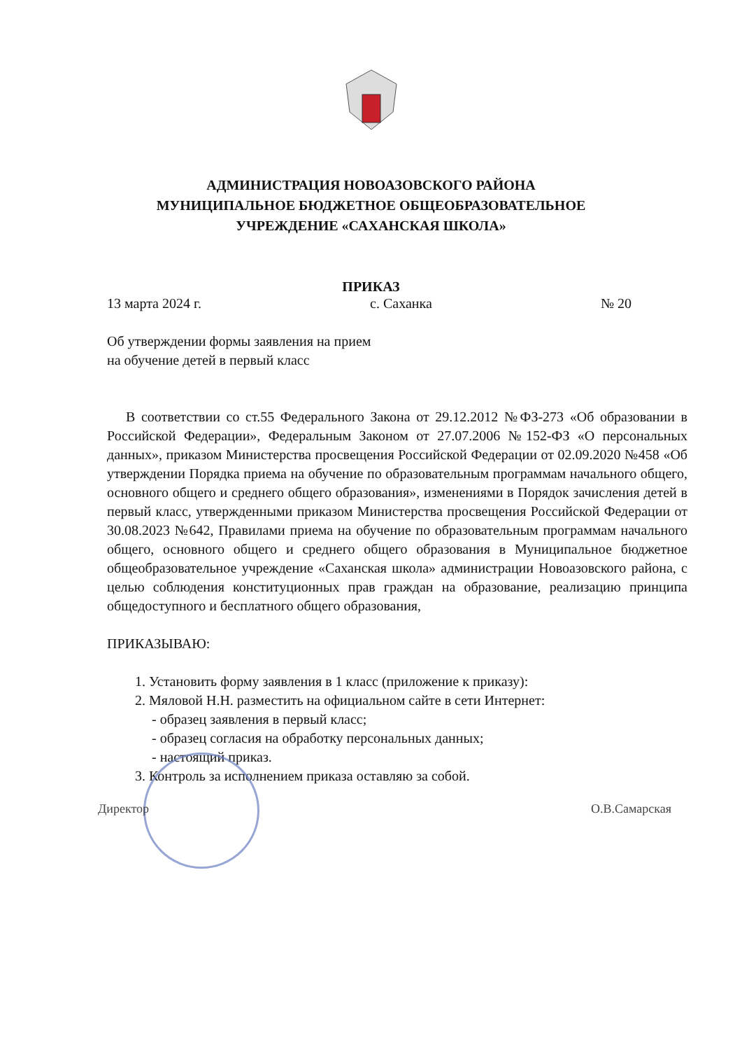АДМИНИСТРАЦИЯ НОВОАЗОВСКОГО РАЙОНА
МУНИЦИПАЛЬНОЕ БЮДЖЕТНОЕ ОБЩЕОБРАЗОВАТЕЛЬНОЕ
УЧРЕЖДЕНИЕ «САХАНСКАЯ ШКОЛА»
ПРИКАЗ
13 марта 2024 г. с. Саханка № 20
Об утверждении формы заявления на прием
на обучение детей в первый класс
В соответствии со ст.55 Федерального Закона от 29.12.2012 №ФЗ-273 «Об образовании в Российской Федерации», Федеральным Законом от 27.07.2006 №152-ФЗ «О персональных данных», приказом Министерства просвещения Российской Федерации от 02.09.2020 №458 «Об утверждении Порядка приема на обучение по образовательным программам начального общего, основного общего и среднего общего образования», изменениями в Порядок зачисления детей в первый класс, утвержденными приказом Министерства просвещения Российской Федерации от 30.08.2023 №642, Правилами приема на обучение по образовательным программам начального общего, основного общего и среднего общего образования в Муниципальное бюджетное общеобразовательное учреждение «Саханская школа» администрации Новоазовского района, с целью соблюдения конституционных прав граждан на образование, реализацию принципа общедоступного и бесплатного общего образования,
ПРИКАЗЫВАЮ:
1. Установить форму заявления в 1 класс (приложение к приказу):
2. Мяловой Н.Н. разместить на официальном сайте в сети Интернет:
- образец заявления в первый класс;
- образец согласия на обработку персональных данных;
- настоящий приказ.
3. Контроль за исполнением приказа оставляю за собой.
Директор О.В.Самарская